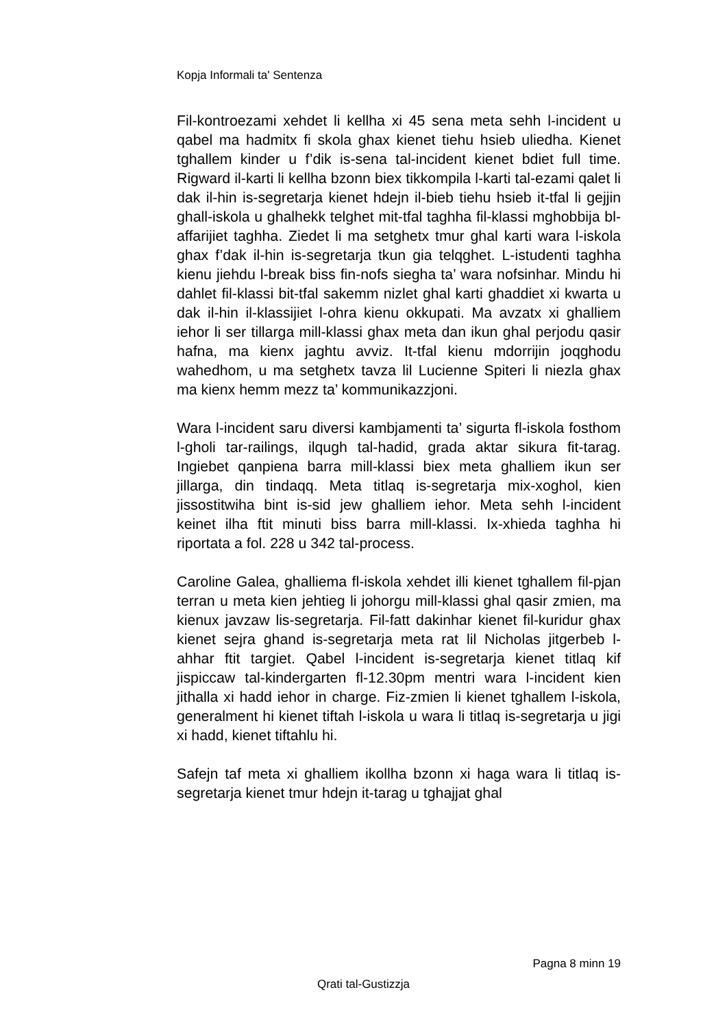Kopja Informali ta' Sentenza
Fil-kontroezami xehdet li kellha xi 45 sena meta sehh l-incident u qabel ma hadmitx fi skola ghax kienet tiehu hsieb uliedha. Kienet tghallem kinder u f’dik is-sena tal-incident kienet bdiet full time. Rigward il-karti li kellha bzonn biex tikkompila l-karti tal-ezami qalet li dak il-hin is-segretarja kienet hdejn il-bieb tiehu hsieb it-tfal li gejjin ghall-iskola u ghalhekk telghet mit-tfal taghha fil-klassi mghobbija bl-affarijiet taghha. Ziedet li ma setghetx tmur ghal karti wara l-iskola ghax f’dak il-hin is-segretarja tkun gia telqghet. L-istudenti taghha kienu jiehdu l-break biss fin-nofs siegha ta’ wara nofsinhar. Mindu hi dahlet fil-klassi bit-tfal sakemm nizlet ghal karti ghaddiet xi kwarta u dak il-hin il-klassijiet l-ohra kienu okkupati. Ma avzatx xi ghalliem iehor li ser tillarga mill-klassi ghax meta dan ikun ghal perjodu qasir hafna, ma kienx jaghtu avviz. It-tfal kienu mdorrijin joqghodu wahedhom, u ma setghetx tavza lil Lucienne Spiteri li niezla ghax ma kienx hemm mezz ta’ kommunikazzjoni.
Wara l-incident saru diversi kambjamenti ta’ sigurta fl-iskola fosthom l-gholi tar-railings, ilqugh tal-hadid, grada aktar sikura fit-tarag. Ingiebet qanpiena barra mill-klassi biex meta ghalliem ikun ser jillarga, din tindaqq. Meta titlaq is-segretarja mix-xoghol, kien jissostitwiha bint is-sid jew ghalliem iehor. Meta sehh l-incident keinet ilha ftit minuti biss barra mill-klassi. Ix-xhieda taghha hi riportata a fol. 228 u 342 tal-process.
Caroline Galea, ghalliema fl-iskola xehdet illi kienet tghallem fil-pjan terran u meta kien jehtieg li johorgu mill-klassi ghal qasir zmien, ma kienux javzaw lis-segretarja. Fil-fatt dakinhar kienet fil-kuridur ghax kienet sejra ghand is-segretarja meta rat lil Nicholas jitgerbeb l-ahhar ftit targiet. Qabel l-incident is-segretarja kienet titlaq kif jispiccaw tal-kindergarten fl-12.30pm mentri wara l-incident kien jithalla xi hadd iehor in charge. Fiz-zmien li kienet tghallem l-iskola, generalment hi kienet tiftah l-iskola u wara li titlaq is-segretarja u jigi xi hadd, kienet tiftahlu hi.
Safejn taf meta xi ghalliem ikollha bzonn xi haga wara li titlaq is-segretarja kienet tmur hdejn it-tarag u tghajjat ghal
Pagna 8 minn 19
Qrati tal-Gustizzja